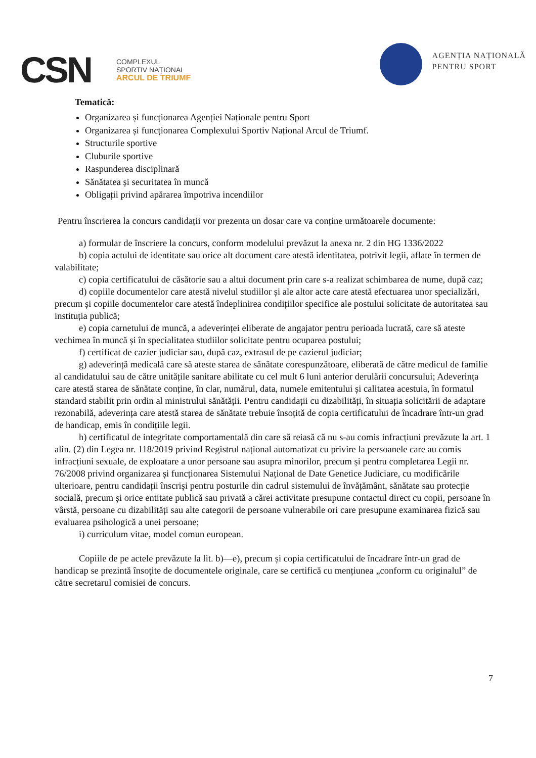CSN
COMPLEXUL
SPORTIV NAȚIONAL
ARCUL DE TRIUMF
AGENȚIA NAȚIONALĂ
PENTRU SPORT
Tematică:
Organizarea și funcționarea Agenției Naționale pentru Sport
Organizarea și funcționarea Complexului Sportiv Național Arcul de Triumf.
Structurile sportive
Cluburile sportive
Raspunderea disciplinară
Sănătatea și securitatea în muncă
Obligații privind apărarea împotriva incendiilor
Pentru înscrierea la concurs candidații vor prezenta un dosar care va conține următoarele documente:
a) formular de înscriere la concurs, conform modelului prevăzut la anexa nr. 2 din HG 1336/2022
b) copia actului de identitate sau orice alt document care atestă identitatea, potrivit legii, aflate în termen de valabilitate;
c) copia certificatului de căsătorie sau a altui document prin care s-a realizat schimbarea de nume, după caz;
d) copiile documentelor care atestă nivelul studiilor și ale altor acte care atestă efectuarea unor specializări, precum și copiile documentelor care atestă îndeplinirea condițiilor specifice ale postului solicitate de autoritatea sau instituția publică;
e) copia carnetului de muncă, a adeverinței eliberate de angajator pentru perioada lucrată, care să ateste vechimea în muncă și în specialitatea studiilor solicitate pentru ocuparea postului;
f) certificat de cazier judiciar sau, după caz, extrasul de pe cazierul judiciar;
g) adeverință medicală care să ateste starea de sănătate corespunzătoare, eliberată de către medicul de familie al candidatului sau de către unitățile sanitare abilitate cu cel mult 6 luni anterior derulării concursului; Adeverința care atestă starea de sănătate conține, în clar, numărul, data, numele emitentului și calitatea acestuia, în formatul standard stabilit prin ordin al ministrului sănătății. Pentru candidații cu dizabilități, în situația solicitării de adaptare rezonabilă, adeverința care atestă starea de sănătate trebuie însoțită de copia certificatului de încadrare într-un grad de handicap, emis în condițiile legii.
h) certificatul de integritate comportamentală din care să reiasă că nu s-au comis infracțiuni prevăzute la art. 1 alin. (2) din Legea nr. 118/2019 privind Registrul național automatizat cu privire la persoanele care au comis infracțiuni sexuale, de exploatare a unor persoane sau asupra minorilor, precum și pentru completarea Legii nr. 76/2008 privind organizarea și funcționarea Sistemului Național de Date Genetice Judiciare, cu modificările ulterioare, pentru candidații înscriși pentru posturile din cadrul sistemului de învățământ, sănătate sau protecție socială, precum și orice entitate publică sau privată a cărei activitate presupune contactul direct cu copii, persoane în vârstă, persoane cu dizabilități sau alte categorii de persoane vulnerabile ori care presupune examinarea fizică sau evaluarea psihologică a unei persoane;
i) curriculum vitae, model comun european.
Copiile de pe actele prevăzute la lit. b)—e), precum și copia certificatului de încadrare într-un grad de handicap se prezintă însoțite de documentele originale, care se certifică cu mențiunea „conform cu originalul” de către secretarul comisiei de concurs.
7